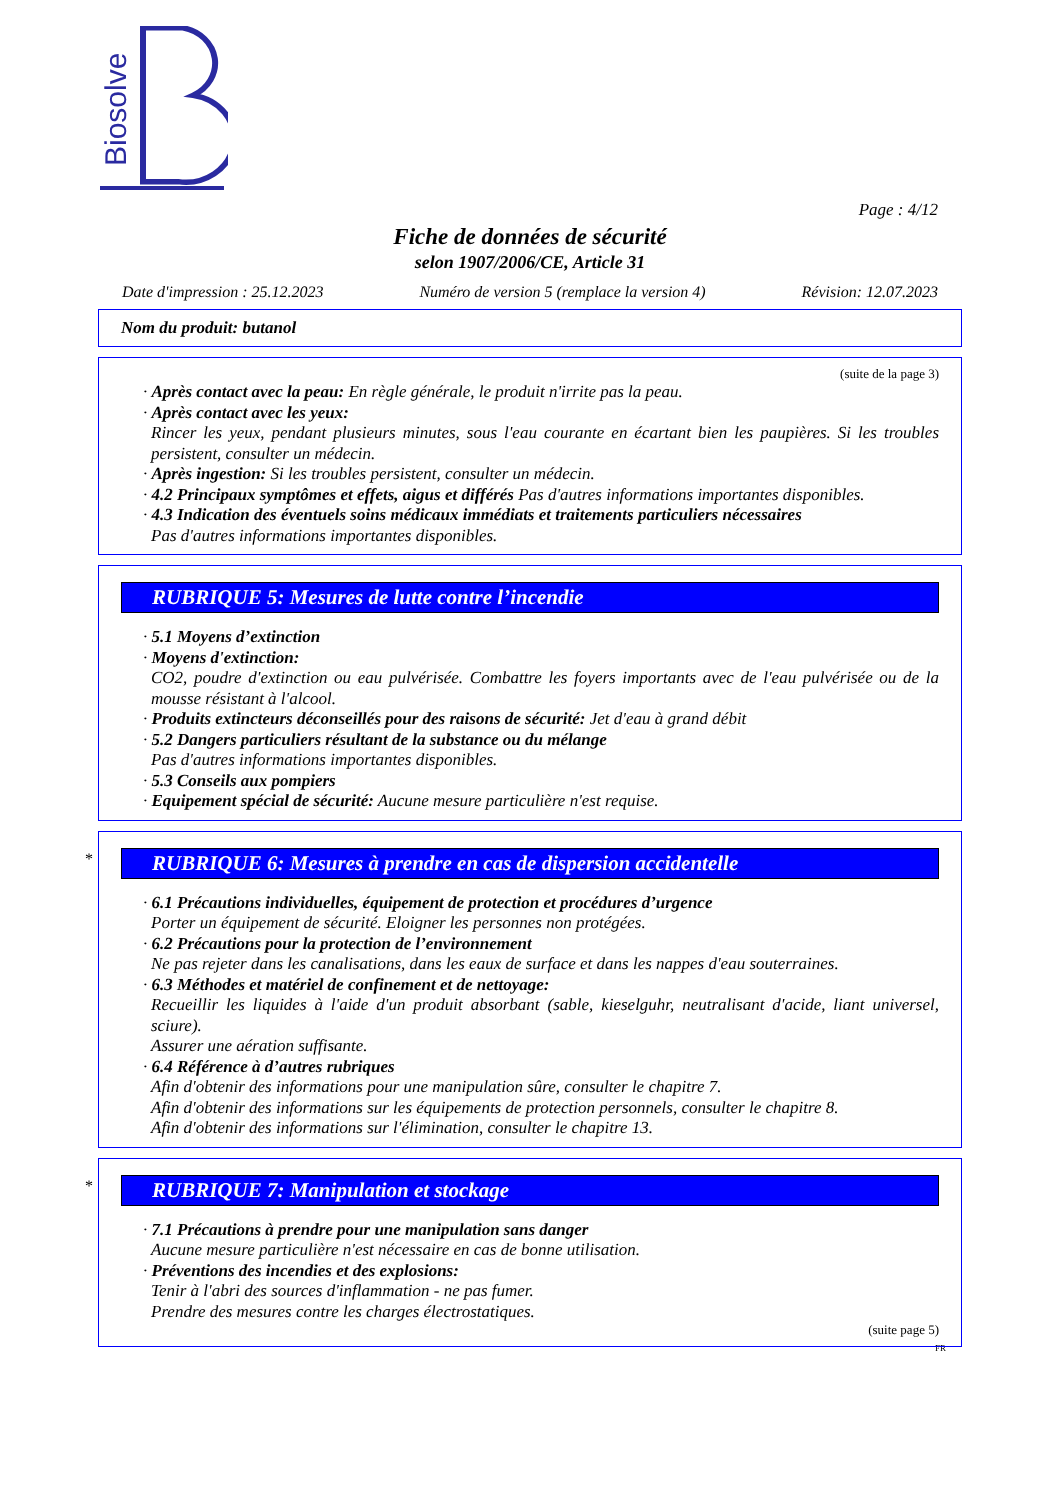Biosolve
Page : 4/12
Fiche de données de sécurité
selon 1907/2006/CE, Article 31
Date d'impression : 25.12.2023 Numéro de version 5 (remplace la version 4) Révision: 12.07.2023
Nom du produit: butanol
(suite de la page 3)
· Après contact avec la peau: En règle générale, le produit n'irrite pas la peau.
· Après contact avec les yeux:
Rincer les yeux, pendant plusieurs minutes, sous l'eau courante en écartant bien les paupières. Si les troubles persistent, consulter un médecin.
· Après ingestion: Si les troubles persistent, consulter un médecin.
· 4.2 Principaux symptômes et effets, aigus et différés Pas d'autres informations importantes disponibles.
· 4.3 Indication des éventuels soins médicaux immédiats et traitements particuliers nécessaires
Pas d'autres informations importantes disponibles.
RUBRIQUE 5: Mesures de lutte contre l’incendie
· 5.1 Moyens d’extinction
· Moyens d'extinction:
CO2, poudre d'extinction ou eau pulvérisée. Combattre les foyers importants avec de l'eau pulvérisée ou de la mousse résistant à l'alcool.
· Produits extincteurs déconseillés pour des raisons de sécurité: Jet d'eau à grand débit
· 5.2 Dangers particuliers résultant de la substance ou du mélange
Pas d'autres informations importantes disponibles.
· 5.3 Conseils aux pompiers
· Equipement spécial de sécurité: Aucune mesure particulière n'est requise.
*
RUBRIQUE 6: Mesures à prendre en cas de dispersion accidentelle
· 6.1 Précautions individuelles, équipement de protection et procédures d’urgence
Porter un équipement de sécurité. Eloigner les personnes non protégées.
· 6.2 Précautions pour la protection de l’environnement
Ne pas rejeter dans les canalisations, dans les eaux de surface et dans les nappes d'eau souterraines.
· 6.3 Méthodes et matériel de confinement et de nettoyage:
Recueillir les liquides à l'aide d'un produit absorbant (sable, kieselguhr, neutralisant d'acide, liant universel, sciure).
Assurer une aération suffisante.
· 6.4 Référence à d’autres rubriques
Afin d'obtenir des informations pour une manipulation sûre, consulter le chapitre 7.
Afin d'obtenir des informations sur les équipements de protection personnels, consulter le chapitre 8.
Afin d'obtenir des informations sur l'élimination, consulter le chapitre 13.
*
RUBRIQUE 7: Manipulation et stockage
· 7.1 Précautions à prendre pour une manipulation sans danger
Aucune mesure particulière n'est nécessaire en cas de bonne utilisation.
· Préventions des incendies et des explosions:
Tenir à l'abri des sources d'inflammation - ne pas fumer.
Prendre des mesures contre les charges électrostatiques.
(suite page 5)
FR